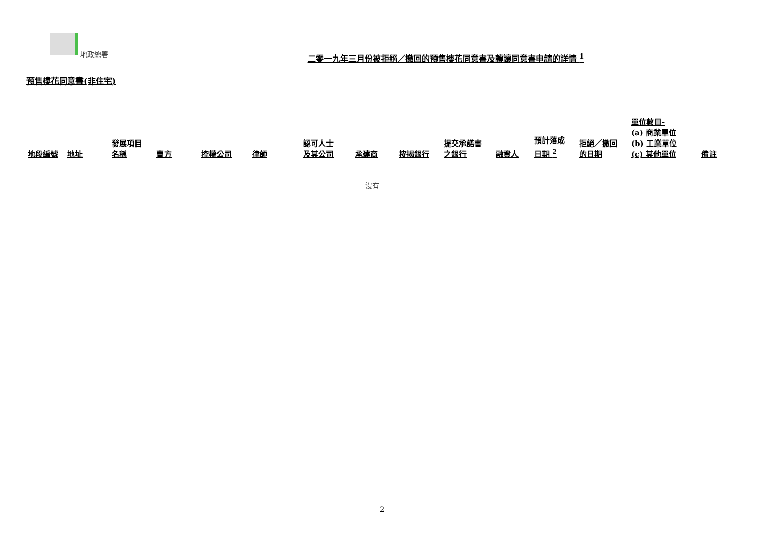地政總署
二零一九年三月份被拒絕／撤回的預售樓花同意書及轉讓同意書申請的詳情 <sup>1</sup>
預售樓花同意書(非住宅)
| 地段編號 | 地址 | 發展項目 名稱 | 賣方 | 控權公司 | 律師 | 認可人士 及其公司 | 承建商 | 按揭銀行 | 提交承諾書 之銀行 | 融資人 | 預計落成 日期 <sup>2</sup> | 拒絕／撤回 的日期 | 單位數目- (a) 商業單位 (b) 工業單位 (c) 其他單位 | 備註 |
| --- | --- | --- | --- | --- | --- | --- | --- | --- | --- | --- | --- | --- | --- | --- |
| 沒有 | | | | | | | | | | | | | | |
2